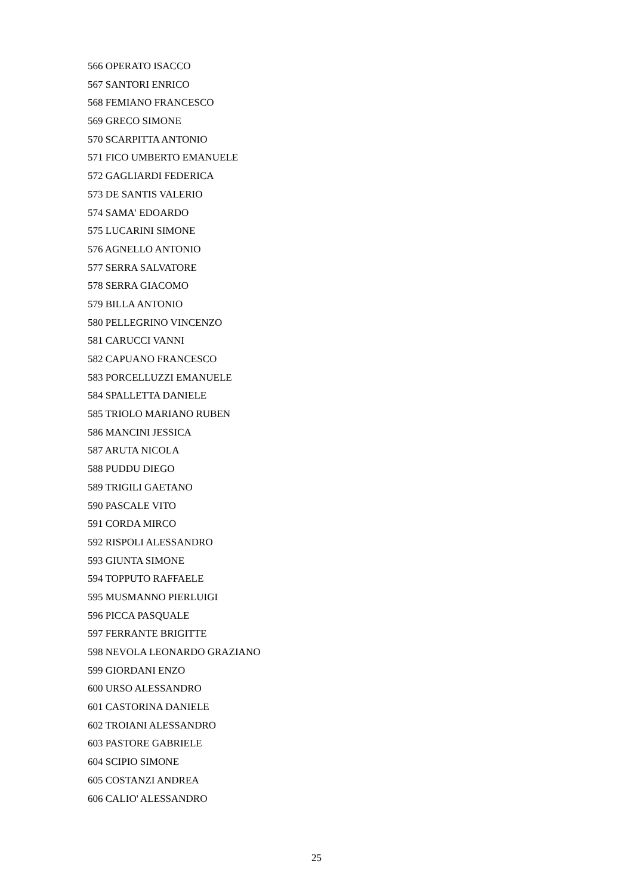566 OPERATO ISACCO
567 SANTORI ENRICO
568 FEMIANO FRANCESCO
569 GRECO SIMONE
570 SCARPITTA ANTONIO
571 FICO UMBERTO EMANUELE
572 GAGLIARDI FEDERICA
573 DE SANTIS VALERIO
574 SAMA' EDOARDO
575 LUCARINI SIMONE
576 AGNELLO ANTONIO
577 SERRA SALVATORE
578 SERRA GIACOMO
579 BILLA ANTONIO
580 PELLEGRINO VINCENZO
581 CARUCCI VANNI
582 CAPUANO FRANCESCO
583 PORCELLUZZI EMANUELE
584 SPALLETTA DANIELE
585 TRIOLO MARIANO RUBEN
586 MANCINI JESSICA
587 ARUTA NICOLA
588 PUDDU DIEGO
589 TRIGILI GAETANO
590 PASCALE VITO
591 CORDA MIRCO
592 RISPOLI ALESSANDRO
593 GIUNTA SIMONE
594 TOPPUTO RAFFAELE
595 MUSMANNO PIERLUIGI
596 PICCA PASQUALE
597 FERRANTE BRIGITTE
598 NEVOLA LEONARDO GRAZIANO
599 GIORDANI ENZO
600 URSO ALESSANDRO
601 CASTORINA DANIELE
602 TROIANI ALESSANDRO
603 PASTORE GABRIELE
604 SCIPIO SIMONE
605 COSTANZI ANDREA
606 CALIO' ALESSANDRO
25